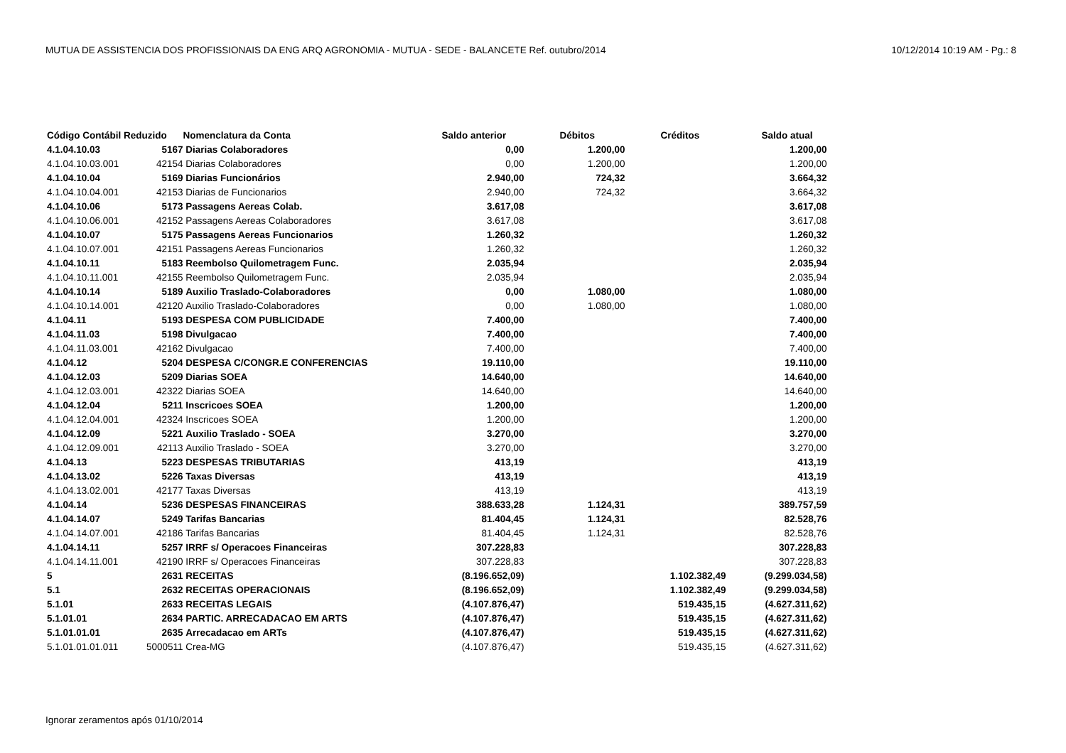MUTUA DE ASSISTENCIA DOS PROFISSIONAIS DA ENG ARQ AGRONOMIA - MUTUA - SEDE - BALANCETE Ref. outubro/2014 10/12/2014 10:19 AM - Pg.: 8
| Código Contábil Reduzido | | Nomenclatura da Conta | Saldo anterior | Débitos | Créditos | Saldo atual |
| --- | --- | --- | --- | --- | --- | --- |
| 4.1.04.10.03 | 5167 | Diarias Colaboradores | 0,00 | 1.200,00 | | 1.200,00 |
| 4.1.04.10.03.001 | 42154 | Diarias Colaboradores | 0,00 | 1.200,00 | | 1.200,00 |
| 4.1.04.10.04 | 5169 | Diarias Funcionários | 2.940,00 | 724,32 | | 3.664,32 |
| 4.1.04.10.04.001 | 42153 | Diarias de Funcionarios | 2.940,00 | 724,32 | | 3.664,32 |
| 4.1.04.10.06 | 5173 | Passagens Aereas Colab. | 3.617,08 | | | 3.617,08 |
| 4.1.04.10.06.001 | 42152 | Passagens Aereas Colaboradores | 3.617,08 | | | 3.617,08 |
| 4.1.04.10.07 | 5175 | Passagens Aereas Funcionarios | 1.260,32 | | | 1.260,32 |
| 4.1.04.10.07.001 | 42151 | Passagens Aereas Funcionarios | 1.260,32 | | | 1.260,32 |
| 4.1.04.10.11 | 5183 | Reembolso Quilometragem Func. | 2.035,94 | | | 2.035,94 |
| 4.1.04.10.11.001 | 42155 | Reembolso Quilometragem Func. | 2.035,94 | | | 2.035,94 |
| 4.1.04.10.14 | 5189 | Auxilio Traslado-Colaboradores | 0,00 | 1.080,00 | | 1.080,00 |
| 4.1.04.10.14.001 | 42120 | Auxilio Traslado-Colaboradores | 0,00 | 1.080,00 | | 1.080,00 |
| 4.1.04.11 | 5193 | DESPESA COM PUBLICIDADE | 7.400,00 | | | 7.400,00 |
| 4.1.04.11.03 | 5198 | Divulgacao | 7.400,00 | | | 7.400,00 |
| 4.1.04.11.03.001 | 42162 | Divulgacao | 7.400,00 | | | 7.400,00 |
| 4.1.04.12 | 5204 | DESPESA C/CONGR.E CONFERENCIAS | 19.110,00 | | | 19.110,00 |
| 4.1.04.12.03 | 5209 | Diarias SOEA | 14.640,00 | | | 14.640,00 |
| 4.1.04.12.03.001 | 42322 | Diarias SOEA | 14.640,00 | | | 14.640,00 |
| 4.1.04.12.04 | 5211 | Inscricoes SOEA | 1.200,00 | | | 1.200,00 |
| 4.1.04.12.04.001 | 42324 | Inscricoes SOEA | 1.200,00 | | | 1.200,00 |
| 4.1.04.12.09 | 5221 | Auxilio Traslado - SOEA | 3.270,00 | | | 3.270,00 |
| 4.1.04.12.09.001 | 42113 | Auxilio Traslado - SOEA | 3.270,00 | | | 3.270,00 |
| 4.1.04.13 | 5223 | DESPESAS TRIBUTARIAS | 413,19 | | | 413,19 |
| 4.1.04.13.02 | 5226 | Taxas Diversas | 413,19 | | | 413,19 |
| 4.1.04.13.02.001 | 42177 | Taxas Diversas | 413,19 | | | 413,19 |
| 4.1.04.14 | 5236 | DESPESAS FINANCEIRAS | 388.633,28 | 1.124,31 | | 389.757,59 |
| 4.1.04.14.07 | 5249 | Tarifas Bancarias | 81.404,45 | 1.124,31 | | 82.528,76 |
| 4.1.04.14.07.001 | 42186 | Tarifas Bancarias | 81.404,45 | 1.124,31 | | 82.528,76 |
| 4.1.04.14.11 | 5257 | IRRF s/ Operacoes Financeiras | 307.228,83 | | | 307.228,83 |
| 4.1.04.14.11.001 | 42190 | IRRF s/ Operacoes Financeiras | 307.228,83 | | | 307.228,83 |
| 5 | 2631 | RECEITAS | (8.196.652,09) | | 1.102.382,49 | (9.299.034,58) |
| 5.1 | 2632 | RECEITAS OPERACIONAIS | (8.196.652,09) | | 1.102.382,49 | (9.299.034,58) |
| 5.1.01 | 2633 | RECEITAS LEGAIS | (4.107.876,47) | | 519.435,15 | (4.627.311,62) |
| 5.1.01.01 | 2634 | PARTIC. ARRECADACAO EM ARTS | (4.107.876,47) | | 519.435,15 | (4.627.311,62) |
| 5.1.01.01.01 | 2635 | Arrecadacao em ARTs | (4.107.876,47) | | 519.435,15 | (4.627.311,62) |
| 5.1.01.01.01.011 | 5000511 | Crea-MG | (4.107.876,47) | | 519.435,15 | (4.627.311,62) |
Ignorar zeramentos após 01/10/2014